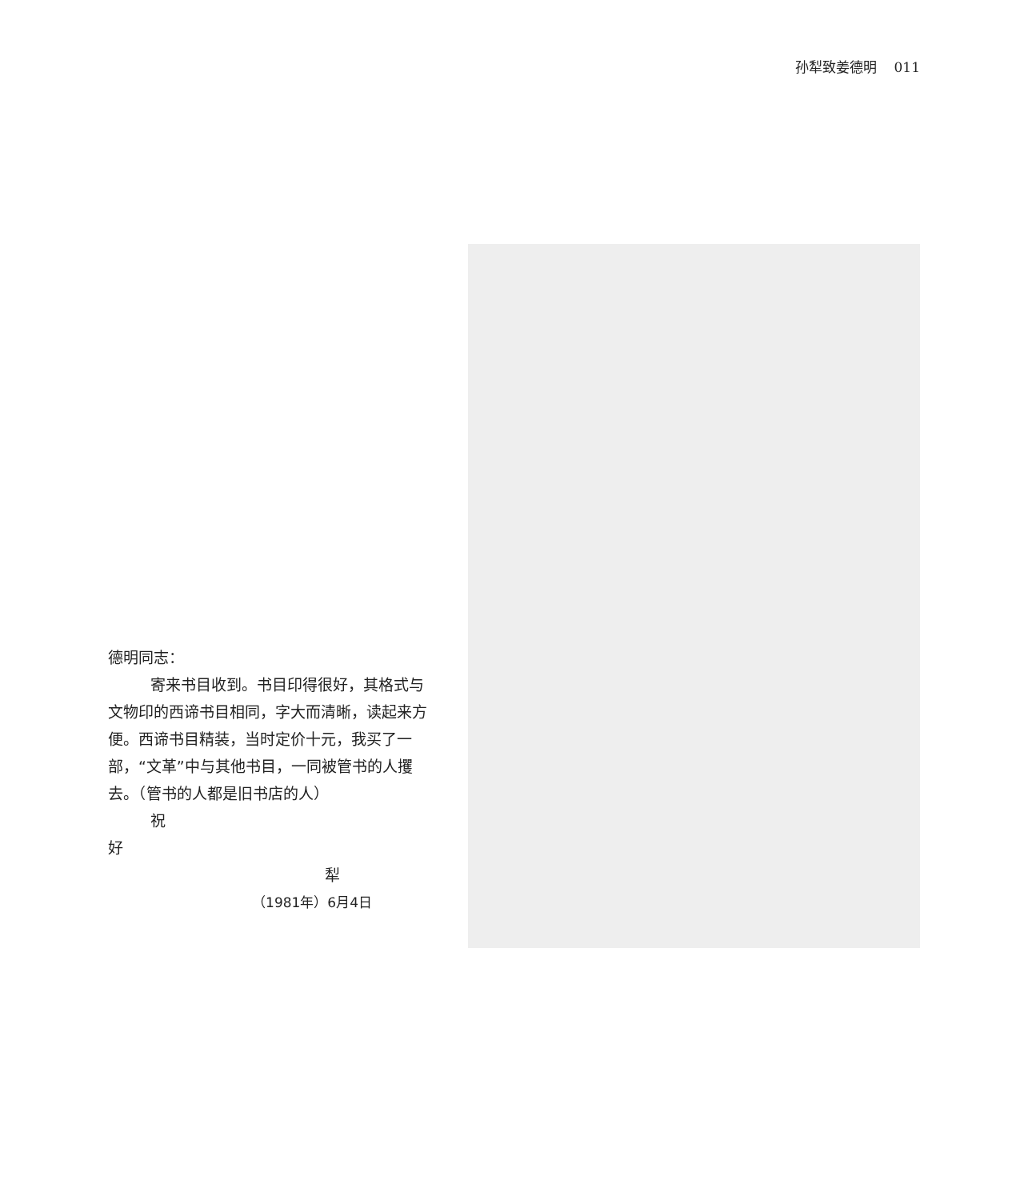孙犁致姜德明 011
德明同志：
寄来书目收到。书目印得很好，其格式与文物印的西谛书目相同，字大而清晰，读起来方便。西谛书目精装，当时定价十元，我买了一部，“文革”中与其他书目，一同被管书的人攫去。（管书的人都是旧书店的人）
祝
好
犁
（1981年）6月4日